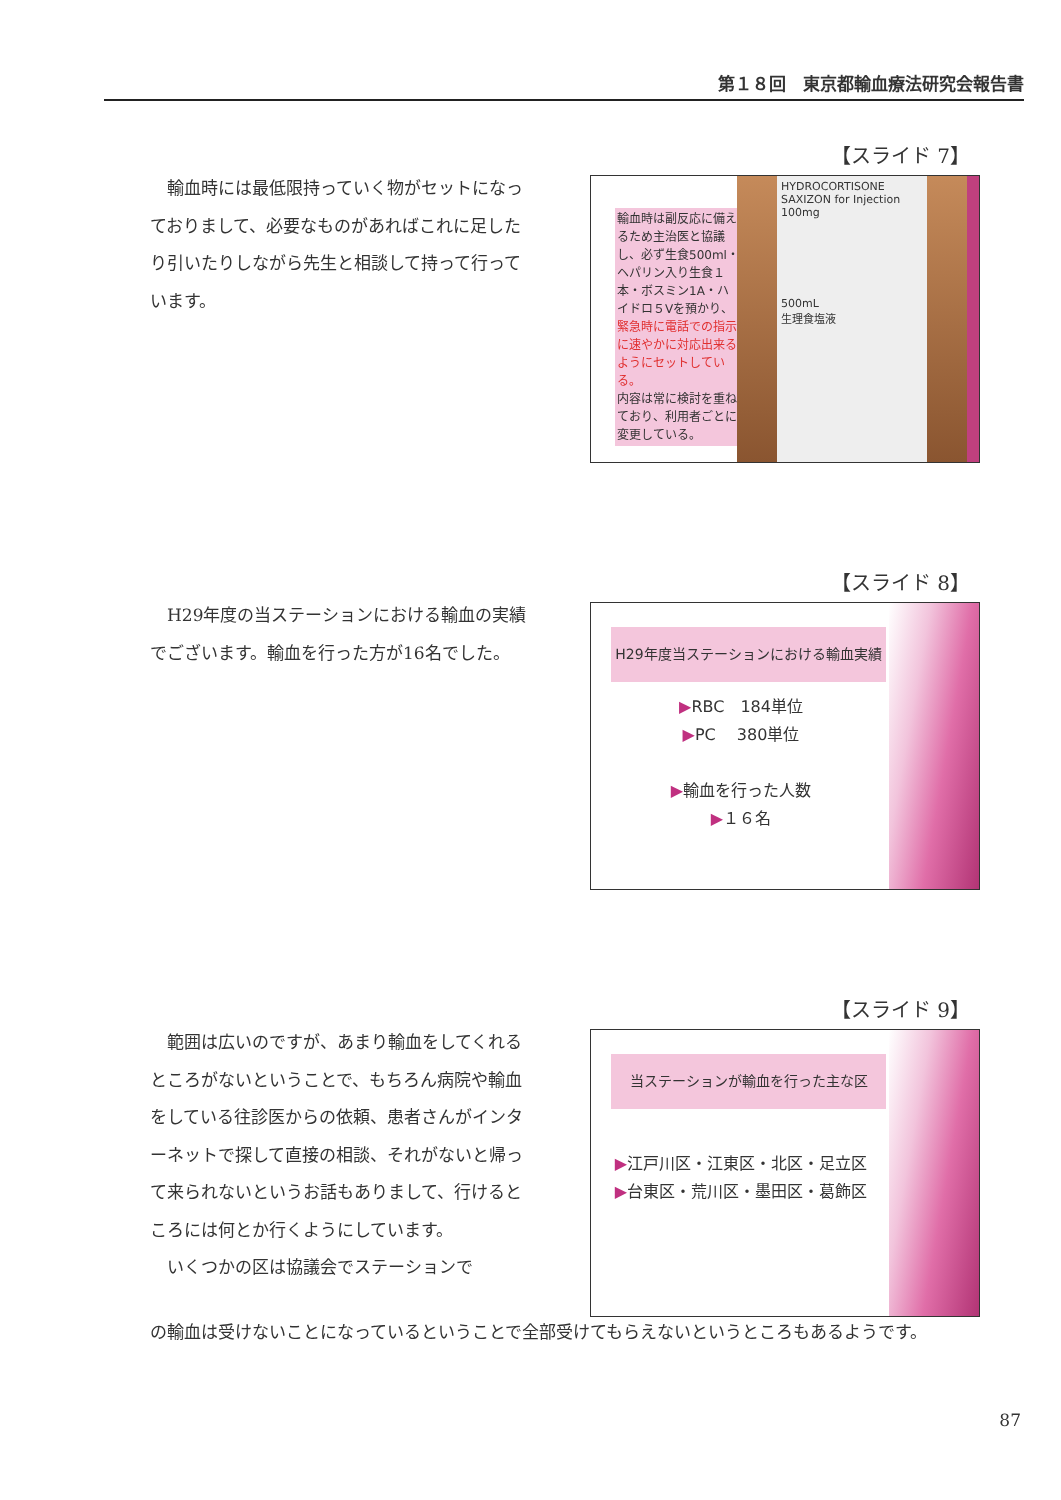第１８回　東京都輸血療法研究会報告書
【スライド 7】
　輸血時には最低限持っていく物がセットになっておりまして、必要なものがあればこれに足したり引いたりしながら先生と相談して持って行っています。
輸血時は副反応に備えるため主治医と協議し、必ず生食500ml・ヘパリン入り生食１本・ボスミン1A・ハイドロ５Vを預かり、緊急時に電話での指示に速やかに対応出来るようにセットしている。
内容は常に検討を重ねており、利用者ごとに変更している。
HYDROCORTISONE
SAXIZON for Injection 100mg
500mL
生理食塩液
【スライド 8】
　H29年度の当ステーションにおける輸血の実績でございます。輸血を行った方が16名でした。
H29年度当ステーションにおける輸血実績
▶RBC　184単位
▶PC　 380単位
▶輸血を行った人数
▶１６名
【スライド 9】
　範囲は広いのですが、あまり輸血をしてくれるところがないということで、もちろん病院や輸血をしている往診医からの依頼、患者さんがインターネットで探して直接の相談、それがないと帰って来られないというお話もありまして、行けるところには何とか行くようにしています。
　いくつかの区は協議会でステーションで
当ステーションが輸血を行った主な区
▶江戸川区・江東区・北区・足立区
▶台東区・荒川区・墨田区・葛飾区
の輸血は受けないことになっているということで全部受けてもらえないというところもあるようです。
87